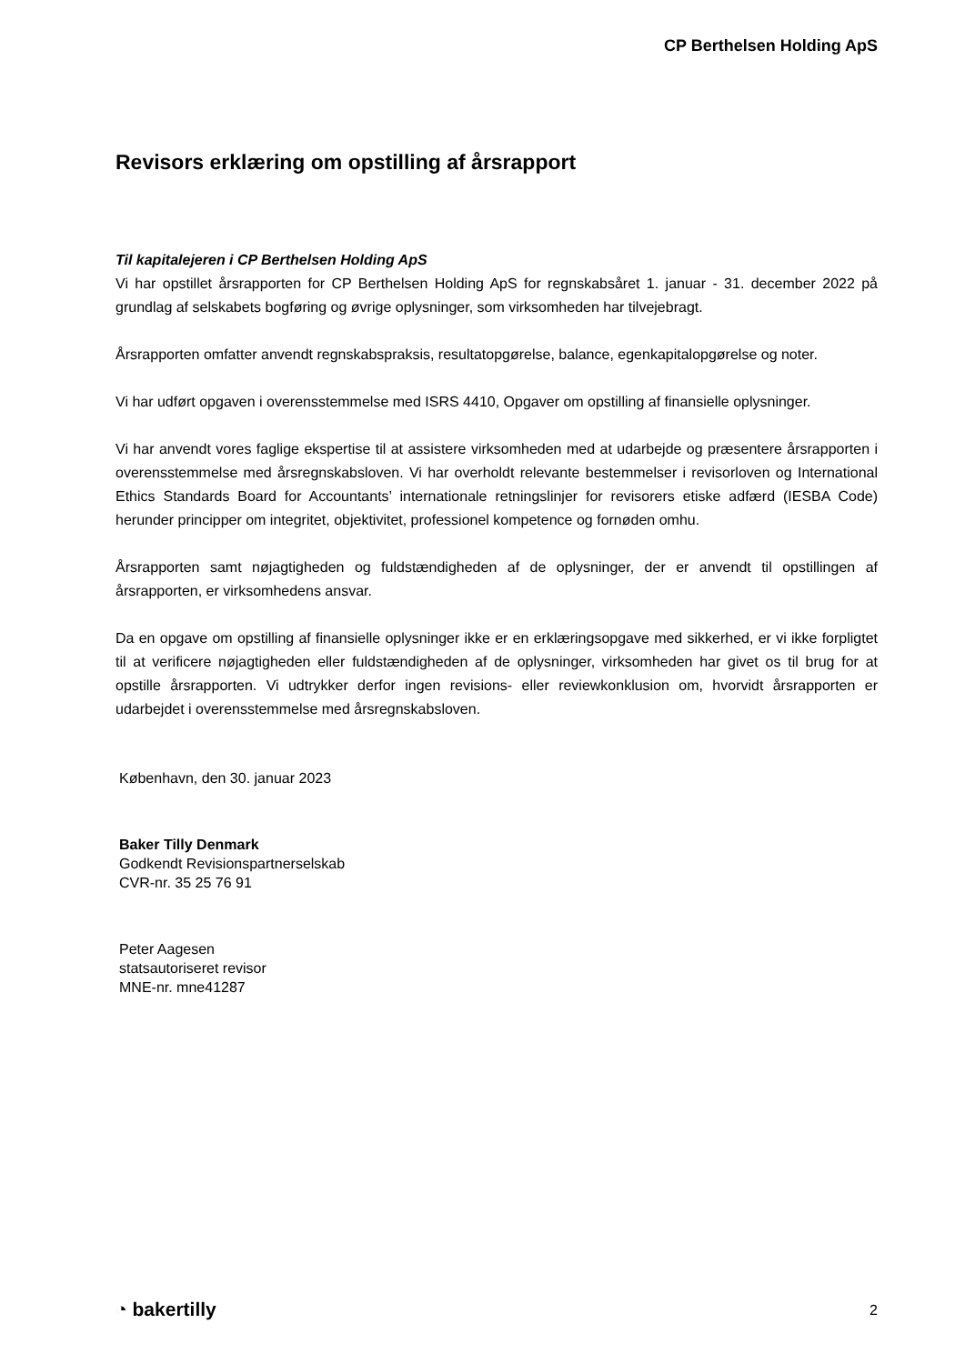CP Berthelsen Holding ApS
Revisors erklæring om opstilling af årsrapport
Til kapitalejeren i CP Berthelsen Holding ApS
Vi har opstillet årsrapporten for CP Berthelsen Holding ApS for regnskabsåret 1. januar - 31. december 2022 på grundlag af selskabets bogføring og øvrige oplysninger, som virksomheden har tilvejebragt.
Årsrapporten omfatter anvendt regnskabspraksis, resultatopgørelse, balance, egenkapitalopgørelse og noter.
Vi har udført opgaven i overensstemmelse med ISRS 4410, Opgaver om opstilling af finansielle oplysninger.
Vi har anvendt vores faglige ekspertise til at assistere virksomheden med at udarbejde og præsentere årsrapporten i overensstemmelse med årsregnskabsloven. Vi har overholdt relevante bestemmelser i revisorloven og International Ethics Standards Board for Accountants’ internationale retningslinjer for revisorers etiske adfærd (IESBA Code) herunder principper om integritet, objektivitet, professionel kompetence og fornøden omhu.
Årsrapporten samt nøjagtigheden og fuldstændigheden af de oplysninger, der er anvendt til opstillingen af årsrapporten, er virksomhedens ansvar.
Da en opgave om opstilling af finansielle oplysninger ikke er en erklæringsopgave med sikkerhed, er vi ikke forpligtet til at verificere nøjagtigheden eller fuldstændigheden af de oplysninger, virksomheden har givet os til brug for at opstille årsrapporten. Vi udtrykker derfor ingen revisions- eller reviewkonklusion om, hvorvidt årsrapporten er udarbejdet i overensstemmelse med årsregnskabsloven.
København, den 30. januar 2023
Baker Tilly Denmark
Godkendt Revisionspartnerselskab
CVR-nr. 35 25 76 91
Peter Aagesen
statsautoriseret revisor
MNE-nr. mne41287
◔ bakertilly 2